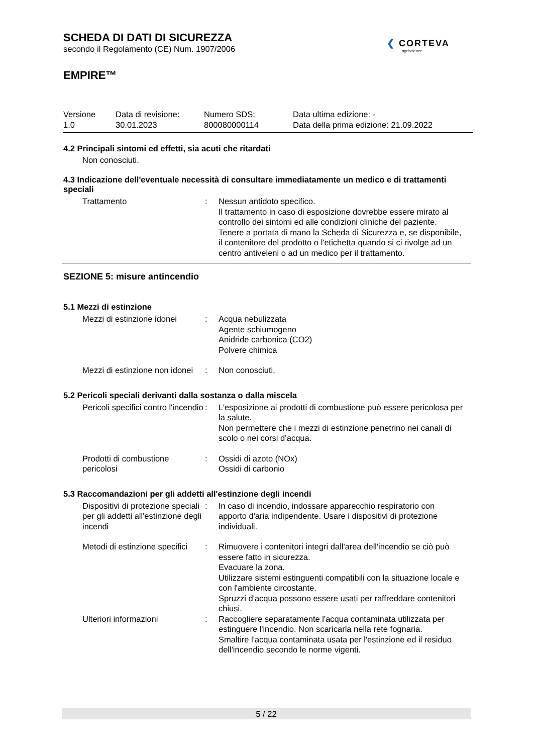SCHEDA DI DATI DI SICUREZZA
secondo il Regolamento (CE) Num. 1907/2006
❮ CORTEVA
agriscience
EMPIRE™
| Versione 1.0 | Data di revisione: 30.01.2023 | Numero SDS: 800080000114 | Data ultima edizione: - Data della prima edizione: 21.09.2022 |
4.2 Principali sintomi ed effetti, sia acuti che ritardati
Non conosciuti.
4.3 Indicazione dell'eventuale necessità di consultare immediatamente un medico e di trattamenti speciali
| Trattamento | : | Nessun antidoto specifico. Il trattamento in caso di esposizione dovrebbe essere mirato al controllo dei sintomi ed alle condizioni cliniche del paziente. Tenere a portata di mano la Scheda di Sicurezza e, se disponibile, il contenitore del prodotto o l'etichetta quando si ci rivolge ad un centro antiveleni o ad un medico per il trattamento. |
SEZIONE 5: misure antincendio
5.1 Mezzi di estinzione
| Mezzi di estinzione idonei | : | Acqua nebulizzata Agente schiumogeno Anidride carbonica (CO2) Polvere chimica |
| Mezzi di estinzione non idonei | : | Non conosciuti. |
5.2 Pericoli speciali derivanti dalla sostanza o dalla miscela
| Pericoli specifici contro l'incendio | : | L’esposizione ai prodotti di combustione può essere pericolosa per la salute. Non permettere che i mezzi di estinzione penetrino nei canali di scolo o nei corsi d’acqua. |
| Prodotti di combustione pericolosi | : | Ossidi di azoto (NOx) Ossidi di carbonio |
5.3 Raccomandazioni per gli addetti all'estinzione degli incendi
| Dispositivi di protezione speciali per gli addetti all'estinzione degli incendi | : | In caso di incendio, indossare apparecchio respiratorio con apporto d'aria indipendente. Usare i dispositivi di protezione individuali. |
| Metodi di estinzione specifici | : | Rimuovere i contenitori integri dall'area dell'incendio se ciò può essere fatto in sicurezza. Evacuare la zona. Utilizzare sistemi estinguenti compatibili con la situazione locale e con l'ambiente circostante. Spruzzi d'acqua possono essere usati per raffreddare contenitori chiusi. |
| Ulteriori informazioni | : | Raccogliere separatamente l'acqua contaminata utilizzata per estinguere l'incendio. Non scaricarla nella rete fognaria. Smaltire l'acqua contaminata usata per l'estinzione ed il residuo dell'incendio secondo le norme vigenti. |
5 / 22